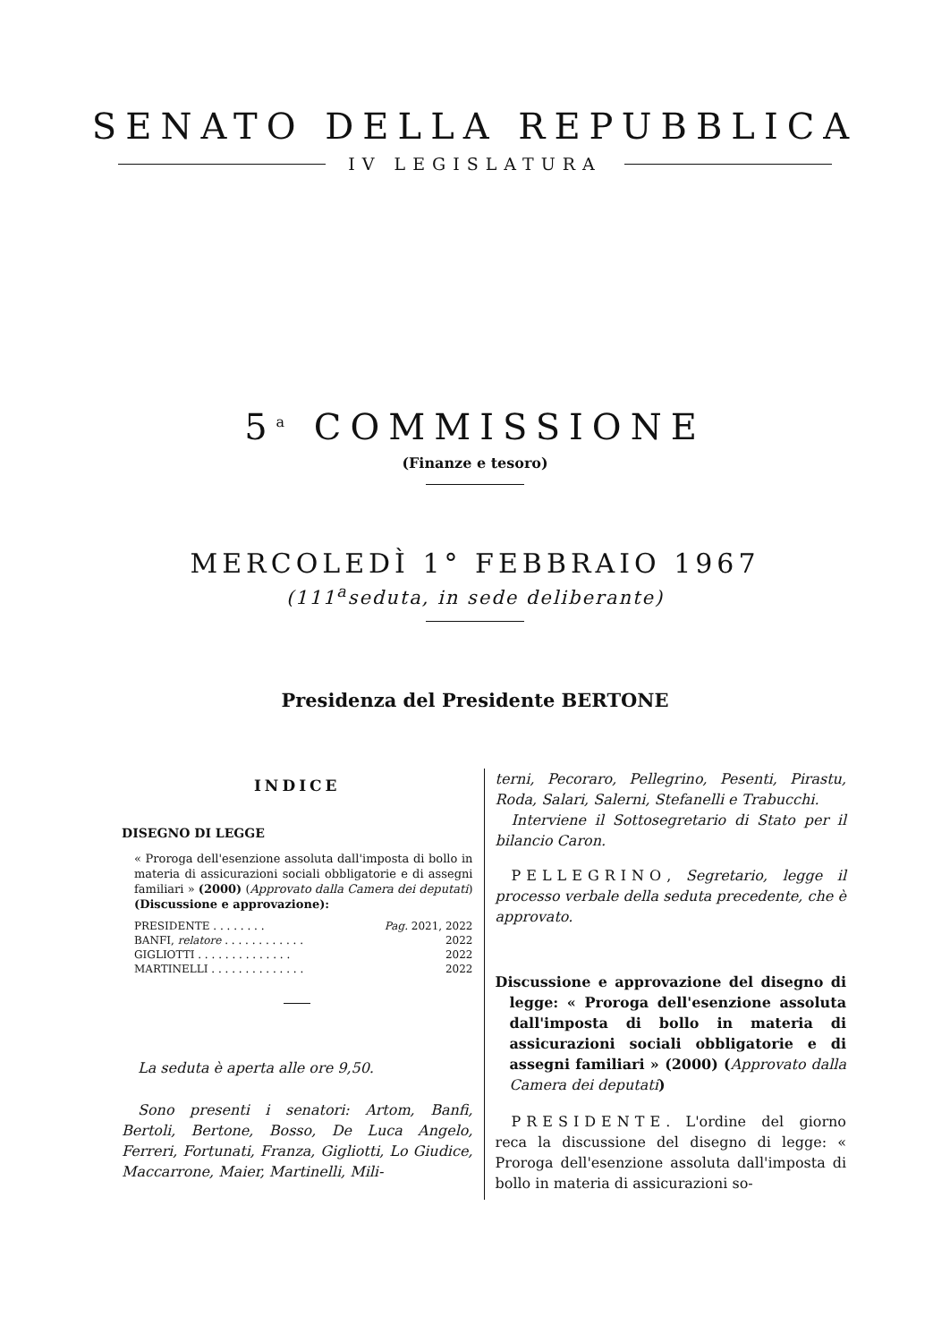SENATO DELLA REPUBBLICA
IV LEGISLATURA
5<sup>a</sup> COMMISSIONE
(Finanze e tesoro)
MERCOLEDÌ 1° FEBBRAIO 1967
(111<sup>a</sup>seduta, in sede deliberante)
Presidenza del Presidente BERTONE
INDICE
DISEGNO DI LEGGE
« Proroga dell'esenzione assoluta dall'imposta di bollo in materia di assicurazioni sociali obbligatorie e di assegni familiari » (2000) (Approvato dalla Camera dei deputati) (Discussione e approvazione):
PRESIDENTE . . . . . . . . Pag. 2021, 2022
BANFI, relatore . . . . . . . . . . . . 2022
GIGLIOTTI . . . . . . . . . . . . . . 2022
MARTINELLI . . . . . . . . . . . . . . 2022
La seduta è aperta alle ore 9,50.
Sono presenti i senatori: Artom, Banfi, Bertoli, Bertone, Bosso, De Luca Angelo, Ferreri, Fortunati, Franza, Gigliotti, Lo Giudice, Maccarrone, Maier, Martinelli, Mili-
terni, Pecoraro, Pellegrino, Pesenti, Pirastu, Roda, Salari, Salerni, Stefanelli e Trabucchi.
Interviene il Sottosegretario di Stato per il bilancio Caron.
PELLEGRINO, Segretario, legge il processo verbale della seduta precedente, che è approvato.
Discussione e approvazione del disegno di legge: « Proroga dell'esenzione assoluta dall'imposta di bollo in materia di assicurazioni sociali obbligatorie e di assegni familiari » (2000) (Approvato dalla Camera dei deputati)
PRESIDENTE. L'ordine del giorno reca la discussione del disegno di legge: « Proroga dell'esenzione assoluta dall'imposta di bollo in materia di assicurazioni so-